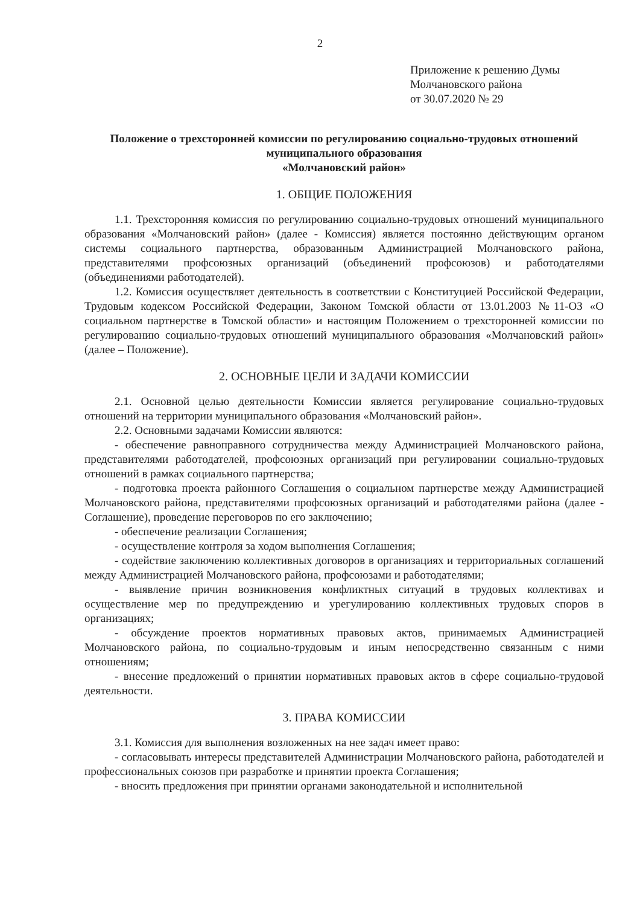2
Приложение к решению Думы
Молчановского района
от 30.07.2020 № 29
Положение о трехсторонней комиссии по регулированию социально-трудовых отношений муниципального образования
«Молчановский район»
1. ОБЩИЕ ПОЛОЖЕНИЯ
1.1. Трехсторонняя комиссия по регулированию социально-трудовых отношений муниципального образования «Молчановский район» (далее - Комиссия) является постоянно действующим органом системы социального партнерства, образованным Администрацией Молчановского района, представителями профсоюзных организаций (объединений профсоюзов) и работодателями (объединениями работодателей).
1.2. Комиссия осуществляет деятельность в соответствии с Конституцией Российской Федерации, Трудовым кодексом Российской Федерации, Законом Томской области от 13.01.2003 №11-ОЗ «О социальном партнерстве в Томской области» и настоящим Положением о трехсторонней комиссии по регулированию социально-трудовых отношений муниципального образования «Молчановский район» (далее – Положение).
2. ОСНОВНЫЕ ЦЕЛИ И ЗАДАЧИ КОМИССИИ
2.1. Основной целью деятельности Комиссии является регулирование социально-трудовых отношений на территории муниципального образования «Молчановский район».
2.2. Основными задачами Комиссии являются:
- обеспечение равноправного сотрудничества между Администрацией Молчановского района, представителями работодателей, профсоюзных организаций при регулировании социально-трудовых отношений в рамках социального партнерства;
- подготовка проекта районного Соглашения о социальном партнерстве между Администрацией Молчановского района, представителями профсоюзных организаций и работодателями района (далее - Соглашение), проведение переговоров по его заключению;
- обеспечение реализации Соглашения;
- осуществление контроля за ходом выполнения Соглашения;
- содействие заключению коллективных договоров в организациях и территориальных соглашений между Администрацией Молчановского района, профсоюзами и работодателями;
- выявление причин возникновения конфликтных ситуаций в трудовых коллективах и осуществление мер по предупреждению и урегулированию коллективных трудовых споров в организациях;
- обсуждение проектов нормативных правовых актов, принимаемых Администрацией Молчановского района, по социально-трудовым и иным непосредственно связанным с ними отношениям;
- внесение предложений о принятии нормативных правовых актов в сфере социально-трудовой деятельности.
3. ПРАВА КОМИССИИ
3.1. Комиссия для выполнения возложенных на нее задач имеет право:
- согласовывать интересы представителей Администрации Молчановского района, работодателей и профессиональных союзов при разработке и принятии проекта Соглашения;
- вносить предложения при принятии органами законодательной и исполнительной